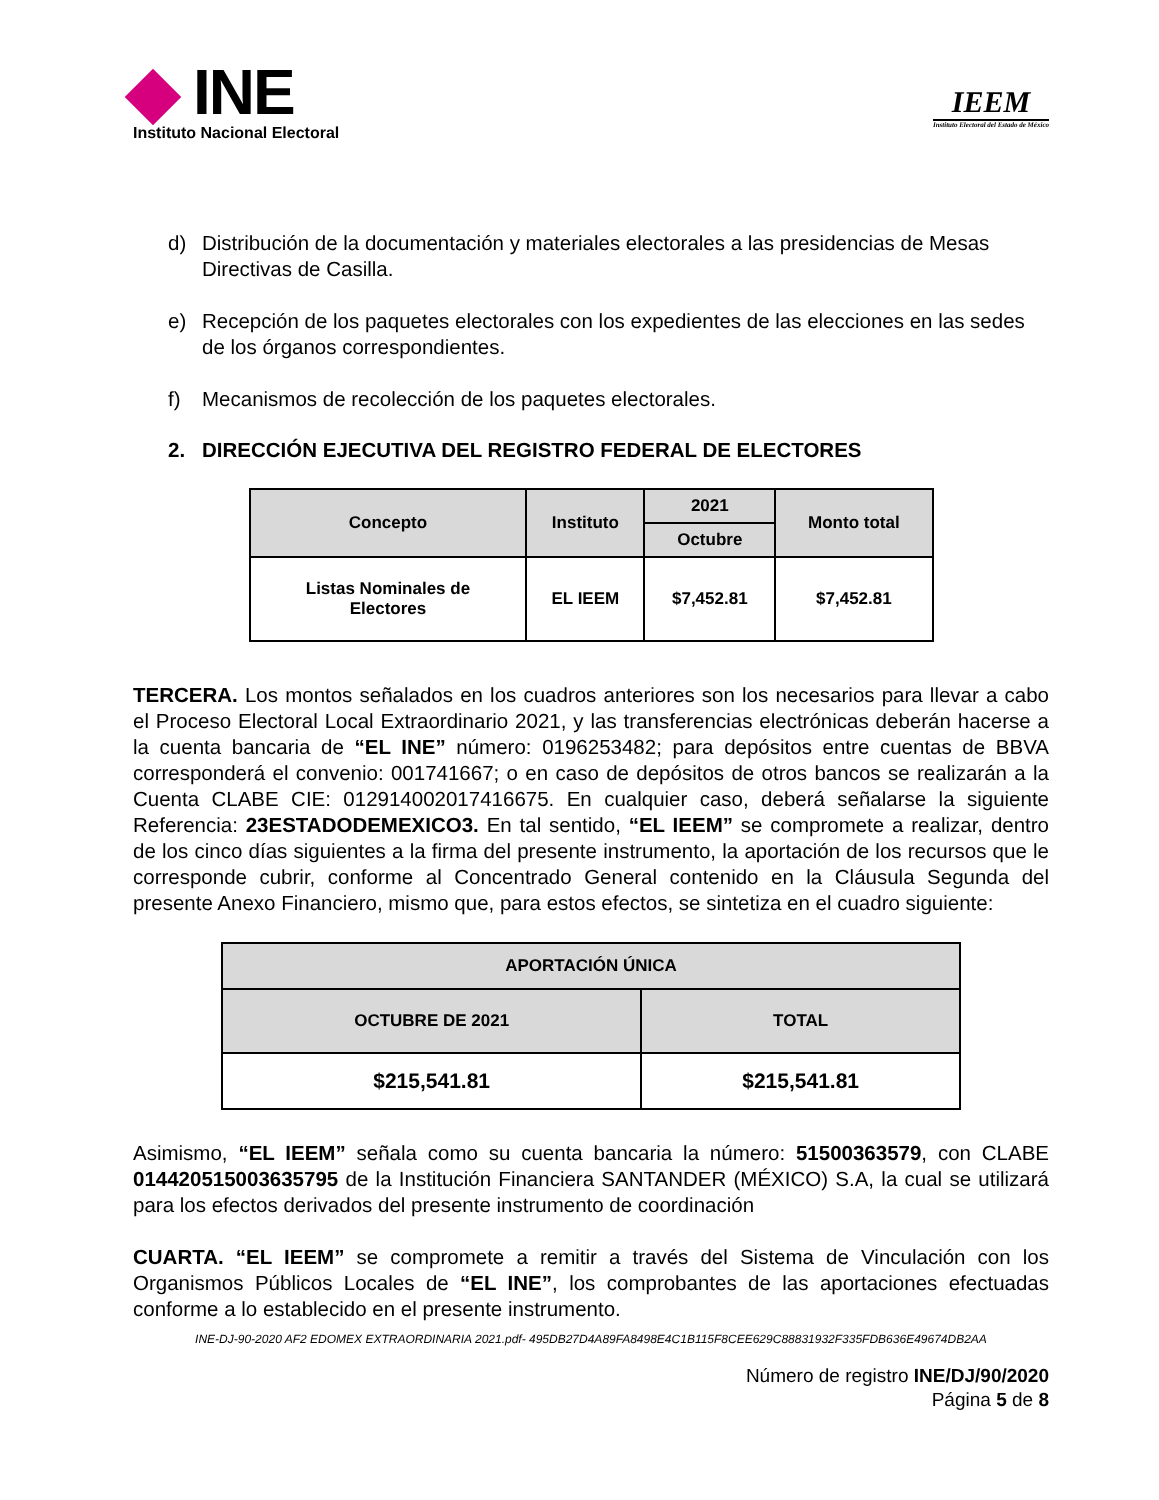INE
Instituto Nacional Electoral
IEEM
Instituto Electoral del Estado de México
d) Distribución de la documentación y materiales electorales a las presidencias de Mesas Directivas de Casilla.
e) Recepción de los paquetes electorales con los expedientes de las elecciones en las sedes de los órganos correspondientes.
f) Mecanismos de recolección de los paquetes electorales.
2. DIRECCIÓN EJECUTIVA DEL REGISTRO FEDERAL DE ELECTORES
| Concepto | Instituto | 2021 | Monto total |
| --- | --- | --- | --- |
| | | Octubre | |
| Listas Nominales de Electores | EL IEEM | $7,452.81 | $7,452.81 |
TERCERA. Los montos señalados en los cuadros anteriores son los necesarios para llevar a cabo el Proceso Electoral Local Extraordinario 2021, y las transferencias electrónicas deberán hacerse a la cuenta bancaria de “EL INE” número: 0196253482; para depósitos entre cuentas de BBVA corresponderá el convenio: 001741667; o en caso de depósitos de otros bancos se realizarán a la Cuenta CLABE CIE: 012914002017416675. En cualquier caso, deberá señalarse la siguiente Referencia: 23ESTADODEMEXICO3. En tal sentido, “EL IEEM” se compromete a realizar, dentro de los cinco días siguientes a la firma del presente instrumento, la aportación de los recursos que le corresponde cubrir, conforme al Concentrado General contenido en la Cláusula Segunda del presente Anexo Financiero, mismo que, para estos efectos, se sintetiza en el cuadro siguiente:
| APORTACIÓN ÚNICA | |
| --- | --- |
| OCTUBRE DE 2021 | TOTAL |
| $215,541.81 | $215,541.81 |
Asimismo, “EL IEEM” señala como su cuenta bancaria la número: 51500363579, con CLABE 014420515003635795 de la Institución Financiera SANTANDER (MÉXICO) S.A, la cual se utilizará para los efectos derivados del presente instrumento de coordinación
CUARTA. “EL IEEM” se compromete a remitir a través del Sistema de Vinculación con los Organismos Públicos Locales de “EL INE”, los comprobantes de las aportaciones efectuadas conforme a lo establecido en el presente instrumento.
INE-DJ-90-2020 AF2 EDOMEX EXTRAORDINARIA 2021.pdf- 495DB27D4A89FA8498E4C1B115F8CEE629C88831932F335FDB636E49674DB2AA
Número de registro INE/DJ/90/2020
Página 5 de 8